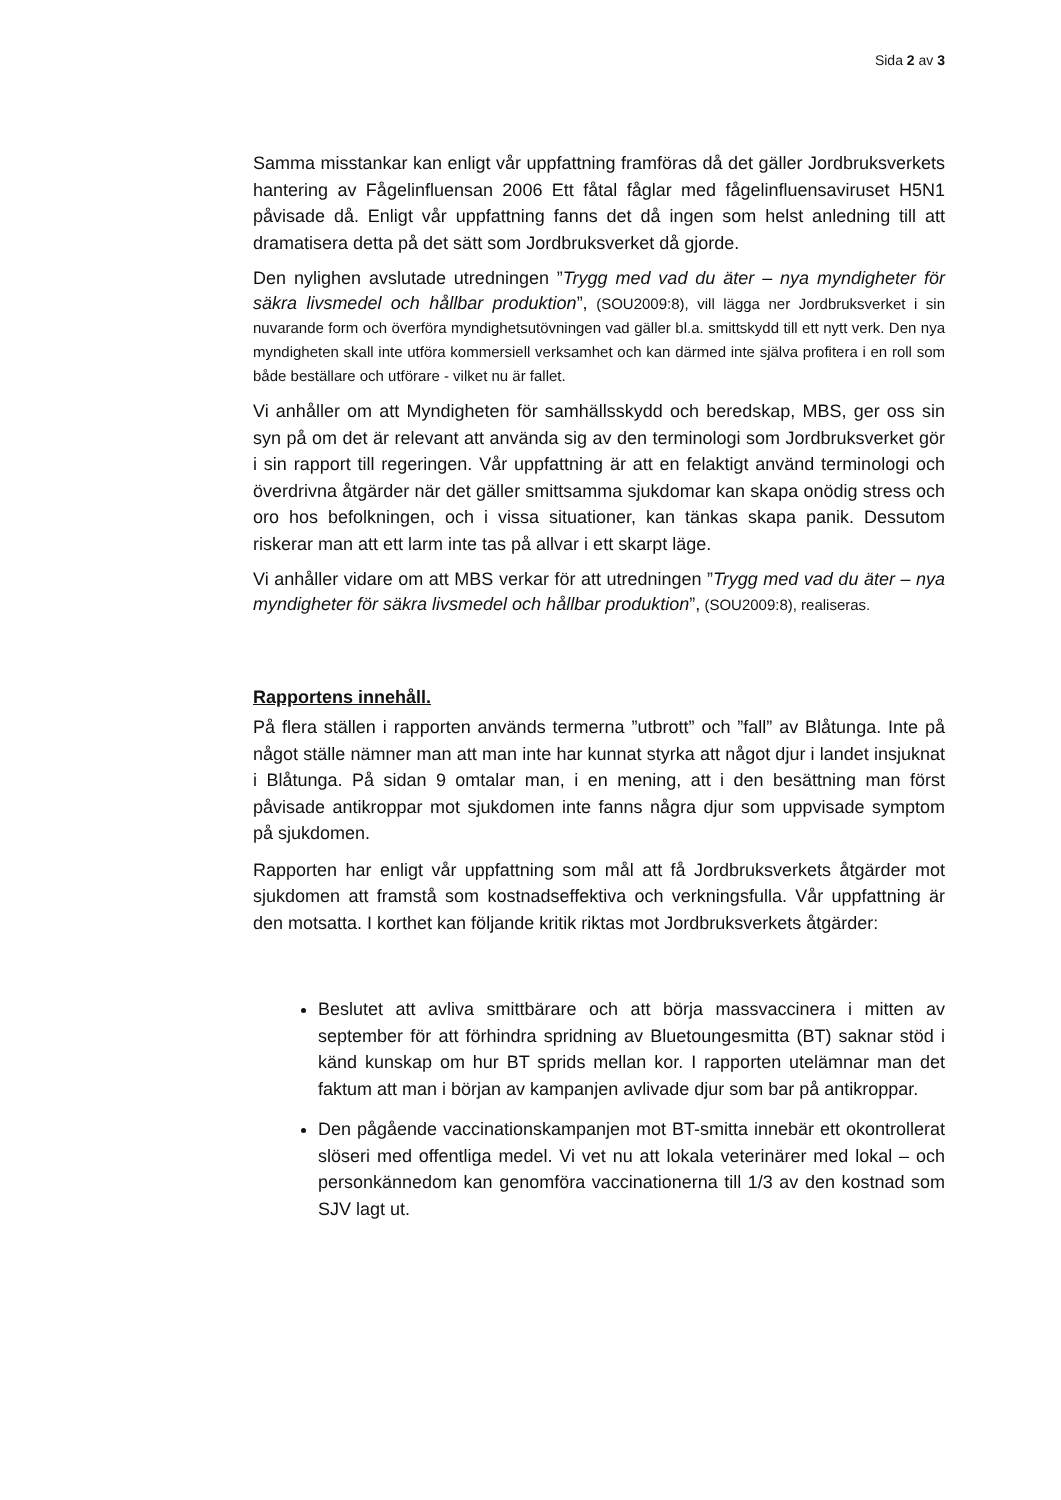Sida 2 av 3
Samma misstankar kan enligt vår uppfattning framföras då det gäller Jordbruksverkets hantering av Fågelinfluensan 2006 Ett fåtal fåglar med fågelinfluensaviruset H5N1 påvisade då. Enligt vår uppfattning fanns det då ingen som helst anledning till att dramatisera detta på det sätt som Jordbruksverket då gjorde.
Den nylighen avslutade utredningen ”Trygg med vad du äter – nya myndigheter för säkra livsmedel och hållbar produktion”, (SOU2009:8), vill lägga ner Jordbruksverket i sin nuvarande form och överföra myndighetsutövningen vad gäller bl.a. smittskydd till ett nytt verk. Den nya myndigheten skall inte utföra kommersiell verksamhet och kan därmed inte själva profitera i en roll som både beställare och utförare - vilket nu är fallet.
Vi anhåller om att Myndigheten för samhällsskydd och beredskap, MBS, ger oss sin syn på om det är relevant att använda sig av den terminologi som Jordbruksverket gör i sin rapport till regeringen. Vår uppfattning är att en felaktigt använd terminologi och överdrivna åtgärder när det gäller smittsamma sjukdomar kan skapa onödig stress och oro hos befolkningen, och i vissa situationer, kan tänkas skapa panik. Dessutom riskerar man att ett larm inte tas på allvar i ett skarpt läge.
Vi anhåller vidare om att MBS verkar för att utredningen ”Trygg med vad du äter – nya myndigheter för säkra livsmedel och hållbar produktion”, (SOU2009:8), realiseras.
Rapportens innehåll.
På flera ställen i rapporten används termerna ”utbrott” och ”fall” av Blåtunga. Inte på något ställe nämner man att man inte har kunnat styrka att något djur i landet insjuknat i Blåtunga. På sidan 9 omtalar man, i en mening, att i den besättning man först påvisade antikroppar mot sjukdomen inte fanns några djur som uppvisade symptom på sjukdomen.
Rapporten har enligt vår uppfattning som mål att få Jordbruksverkets åtgärder mot sjukdomen att framstå som kostnadseffektiva och verkningsfulla. Vår uppfattning är den motsatta. I korthet kan följande kritik riktas mot Jordbruksverkets åtgärder:
Beslutet att avliva smittbärare och att börja massvaccinera i mitten av september för att förhindra spridning av Bluetoungesmitta (BT) saknar stöd i känd kunskap om hur BT sprids mellan kor. I rapporten utelämnar man det faktum att man i början av kampanjen avlivade djur som bar på antikroppar.
Den pågående vaccinationskampanjen mot BT-smitta innebär ett okontrollerat slöseri med offentliga medel. Vi vet nu att lokala veterinärer med lokal – och personkännedom kan genomföra vaccinationerna till 1/3 av den kostnad som SJV lagt ut.